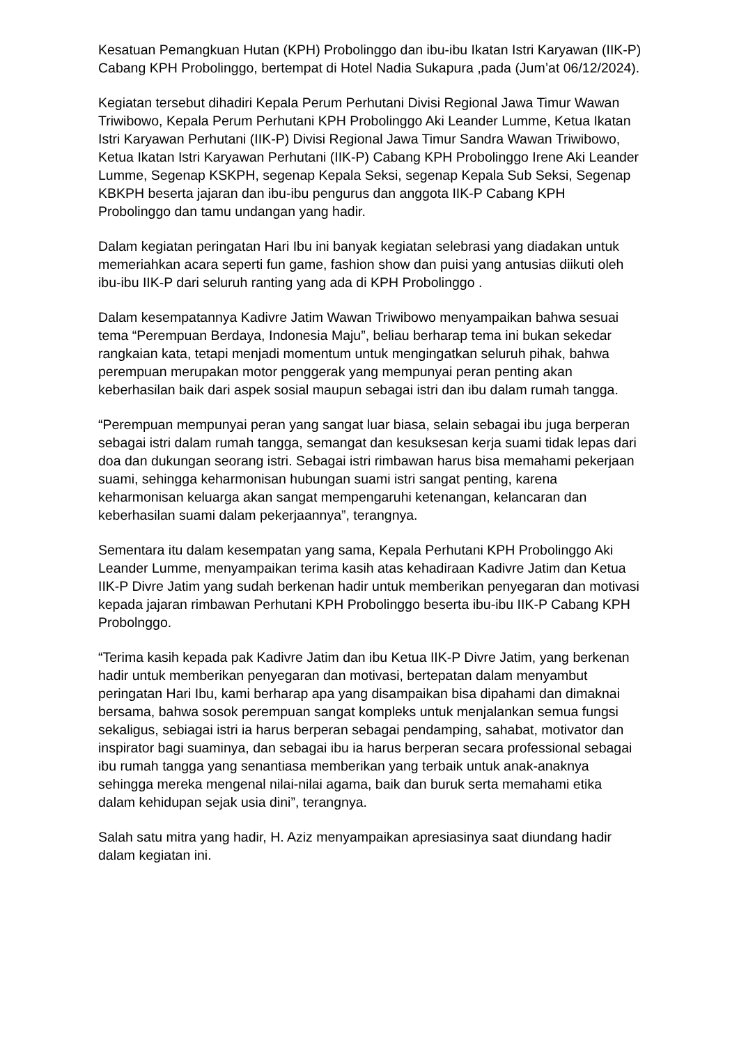Kesatuan Pemangkuan Hutan (KPH) Probolinggo dan ibu-ibu Ikatan Istri Karyawan (IIK-P) Cabang KPH Probolinggo, bertempat di Hotel Nadia Sukapura ,pada (Jum’at 06/12/2024).
Kegiatan tersebut dihadiri Kepala Perum Perhutani Divisi Regional Jawa Timur Wawan Triwibowo, Kepala Perum Perhutani KPH Probolinggo Aki Leander Lumme, Ketua Ikatan Istri Karyawan Perhutani (IIK-P) Divisi Regional Jawa Timur Sandra Wawan Triwibowo, Ketua Ikatan Istri Karyawan Perhutani (IIK-P) Cabang KPH Probolinggo Irene Aki Leander Lumme, Segenap KSKPH, segenap Kepala Seksi, segenap Kepala Sub Seksi, Segenap KBKPH beserta jajaran dan ibu-ibu pengurus dan anggota IIK-P Cabang KPH Probolinggo dan tamu undangan yang hadir.
Dalam kegiatan peringatan Hari Ibu ini banyak kegiatan selebrasi yang diadakan untuk memeriahkan acara seperti fun game, fashion show dan puisi yang antusias diikuti oleh ibu-ibu IIK-P dari seluruh ranting yang ada di KPH Probolinggo .
Dalam kesempatannya Kadivre Jatim Wawan Triwibowo menyampaikan bahwa sesuai tema “Perempuan Berdaya, Indonesia Maju”, beliau berharap tema ini bukan sekedar rangkaian kata, tetapi menjadi momentum untuk mengingatkan seluruh pihak, bahwa perempuan merupakan motor penggerak yang mempunyai peran penting akan keberhasilan baik dari aspek sosial maupun sebagai istri dan ibu dalam rumah tangga.
“Perempuan mempunyai peran yang sangat luar biasa, selain sebagai ibu juga berperan sebagai istri dalam rumah tangga, semangat dan kesuksesan kerja suami tidak lepas dari doa dan dukungan seorang istri. Sebagai istri rimbawan harus bisa memahami pekerjaan suami, sehingga keharmonisan hubungan suami istri sangat penting, karena keharmonisan keluarga akan sangat mempengaruhi ketenangan, kelancaran dan keberhasilan suami dalam pekerjaannya”, terangnya.
Sementara itu dalam kesempatan yang sama, Kepala Perhutani KPH Probolinggo Aki Leander Lumme, menyampaikan terima kasih atas kehadiraan Kadivre Jatim dan Ketua IIK-P Divre Jatim yang sudah berkenan hadir untuk memberikan penyegaran dan motivasi kepada jajaran rimbawan Perhutani KPH Probolinggo beserta ibu-ibu IIK-P Cabang KPH Probolnggo.
“Terima kasih kepada pak Kadivre Jatim dan ibu Ketua IIK-P Divre Jatim, yang berkenan hadir untuk memberikan penyegaran dan motivasi, bertepatan dalam menyambut peringatan Hari Ibu, kami berharap apa yang disampaikan bisa dipahami dan dimaknai bersama, bahwa sosok perempuan sangat kompleks untuk menjalankan semua fungsi sekaligus, sebiagai istri ia harus berperan sebagai pendamping, sahabat, motivator dan inspirator bagi suaminya, dan sebagai ibu ia harus berperan secara professional sebagai ibu rumah tangga yang senantiasa memberikan yang terbaik untuk anak-anaknya sehingga mereka mengenal nilai-nilai agama, baik dan buruk serta memahami etika dalam kehidupan sejak usia dini”, terangnya.
Salah satu mitra yang hadir, H. Aziz menyampaikan apresiasinya saat diundang hadir dalam kegiatan ini.